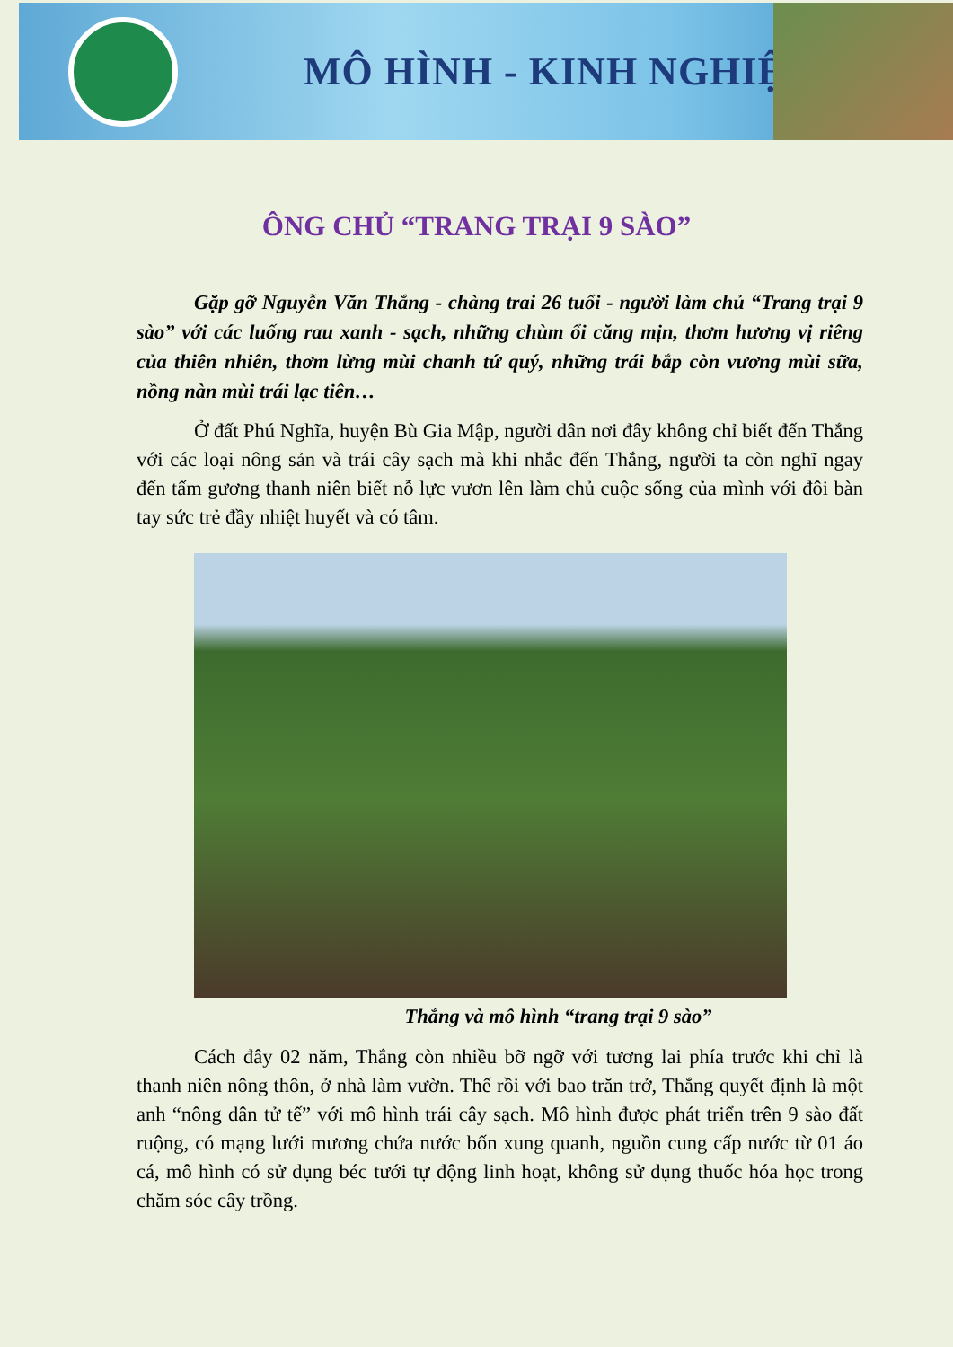MÔ HÌNH - KINH NGHIỆM
ÔNG CHỦ “TRANG TRẠI 9 SÀO”
Gặp gỡ Nguyễn Văn Thắng - chàng trai 26 tuổi - người làm chủ “Trang trại 9 sào” với các luống rau xanh - sạch, những chùm ổi căng mịn, thơm hương vị riêng của thiên nhiên, thơm lừng mùi chanh tứ quý, những trái bắp còn vương mùi sữa, nồng nàn mùi trái lạc tiên…
Ở đất Phú Nghĩa, huyện Bù Gia Mập, người dân nơi đây không chỉ biết đến Thắng với các loại nông sản và trái cây sạch mà khi nhắc đến Thắng, người ta còn nghĩ ngay đến tấm gương thanh niên biết nỗ lực vươn lên làm chủ cuộc sống của mình với đôi bàn tay sức trẻ đầy nhiệt huyết và có tâm.
Thắng và mô hình “trang trại 9 sào”
Cách đây 02 năm, Thắng còn nhiều bỡ ngỡ với tương lai phía trước khi chỉ là thanh niên nông thôn, ở nhà làm vườn. Thế rồi với bao trăn trở, Thắng quyết định là một anh “nông dân tử tế” với mô hình trái cây sạch. Mô hình được phát triển trên 9 sào đất ruộng, có mạng lưới mương chứa nước bốn xung quanh, nguồn cung cấp nước từ 01 áo cá, mô hình có sử dụng béc tưới tự động linh hoạt, không sử dụng thuốc hóa học trong chăm sóc cây trồng.